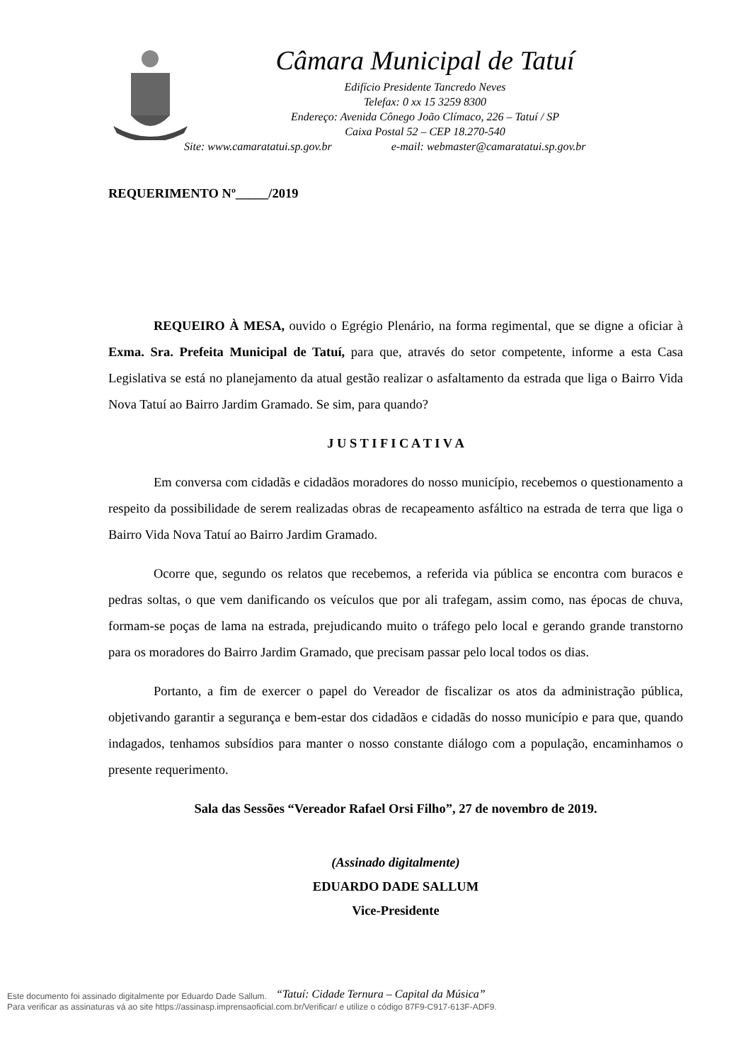Câmara Municipal de Tatuí
Edifício Presidente Tancredo Neves
Telefax: 0 xx 15 3259 8300
Endereço: Avenida Cônego João Clímaco, 226 – Tatuí / SP
Caixa Postal 52 – CEP 18.270-540
Site: www.camaratatui.sp.gov.br e-mail: webmaster@camaratatui.sp.gov.br
REQUERIMENTO Nº_____/2019
REQUEIRO À MESA, ouvido o Egrégio Plenário, na forma regimental, que se digne a oficiar à Exma. Sra. Prefeita Municipal de Tatuí, para que, através do setor competente, informe a esta Casa Legislativa se está no planejamento da atual gestão realizar o asfaltamento da estrada que liga o Bairro Vida Nova Tatuí ao Bairro Jardim Gramado. Se sim, para quando?
J U S T I F I C A T I V A
Em conversa com cidadãs e cidadãos moradores do nosso município, recebemos o questionamento a respeito da possibilidade de serem realizadas obras de recapeamento asfáltico na estrada de terra que liga o Bairro Vida Nova Tatuí ao Bairro Jardim Gramado.
Ocorre que, segundo os relatos que recebemos, a referida via pública se encontra com buracos e pedras soltas, o que vem danificando os veículos que por ali trafegam, assim como, nas épocas de chuva, formam-se poças de lama na estrada, prejudicando muito o tráfego pelo local e gerando grande transtorno para os moradores do Bairro Jardim Gramado, que precisam passar pelo local todos os dias.
Portanto, a fim de exercer o papel do Vereador de fiscalizar os atos da administração pública, objetivando garantir a segurança e bem-estar dos cidadãos e cidadãs do nosso município e para que, quando indagados, tenhamos subsídios para manter o nosso constante diálogo com a população, encaminhamos o presente requerimento.
Sala das Sessões “Vereador Rafael Orsi Filho”, 27 de novembro de 2019.
(Assinado digitalmente)
EDUARDO DADE SALLUM
Vice-Presidente
“Tatuí: Cidade Ternura – Capital da Música”
Este documento foi assinado digitalmente por Eduardo Dade Sallum.
Para verificar as assinaturas vá ao site https://assinasp.imprensaoficial.com.br/Verificar/ e utilize o código 87F9-C917-613F-ADF9.